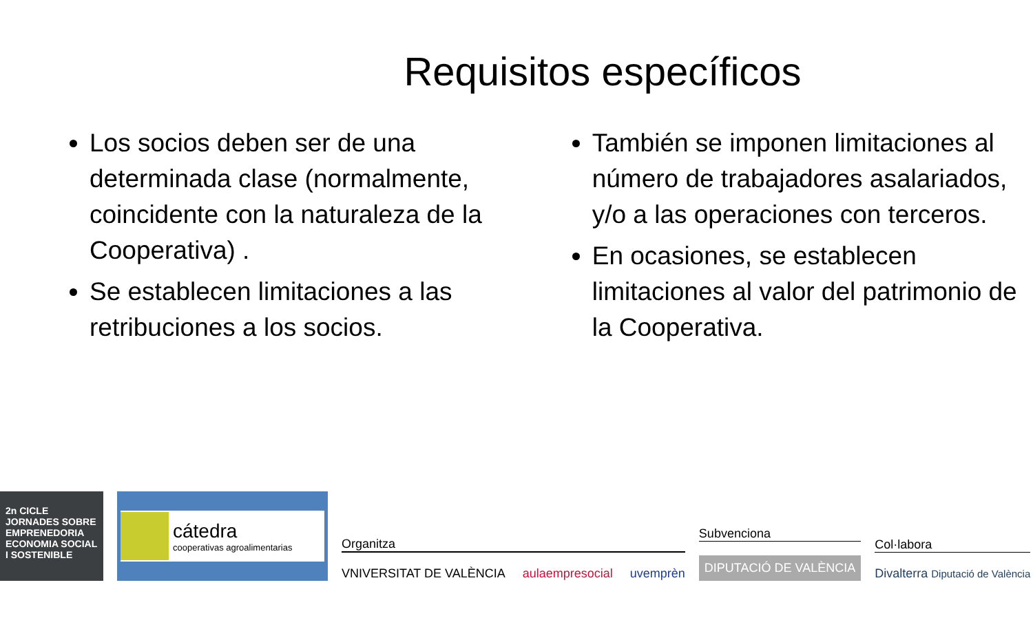Requisitos específicos
Los socios deben ser de una determinada clase (normalmente, coincidente con la naturaleza de la Cooperativa) .
Se establecen limitaciones a las retribuciones a los socios.
También se imponen limitaciones al número de trabajadores asalariados, y/o a las operaciones con terceros.
En ocasiones, se establecen limitaciones al valor del patrimonio de la Cooperativa.
2n CICLE JORNADES SOBRE EMPRENEDORIA ECONOMIA SOCIAL I SOSTENIBLE
cátedra
cooperativas agroalimentarias
Organitza
VNIVERSITAT DE VALÈNCIA aulaempresocial uvemprèn
Subvenciona
DIPUTACIÓ DE VALÈNCIA
Col·labora
Divalterra Diputació de València